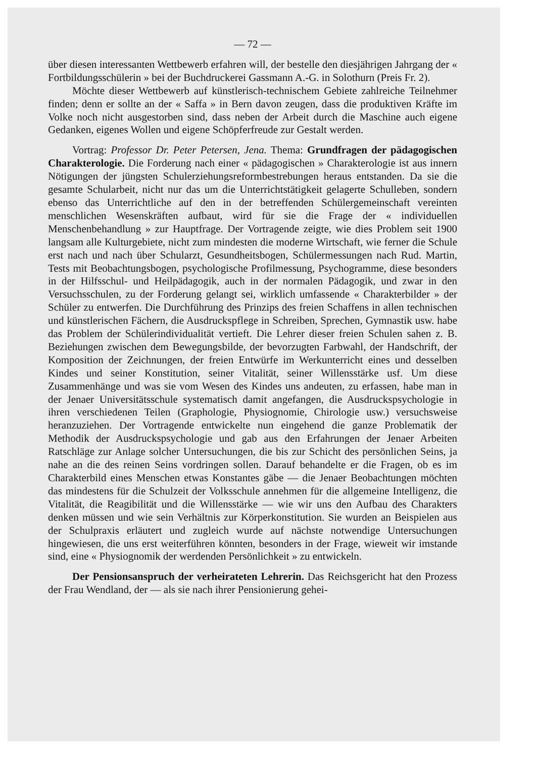— 72 —
über diesen interessanten Wettbewerb erfahren will, der bestelle den diesjährigen Jahrgang der « Fortbildungsschülerin » bei der Buchdruckerei Gassmann A.-G. in Solothurn (Preis Fr. 2).
Möchte dieser Wettbewerb auf künstlerisch-technischem Gebiete zahlreiche Teilnehmer finden; denn er sollte an der « Saffa » in Bern davon zeugen, dass die produktiven Kräfte im Volke noch nicht ausgestorben sind, dass neben der Arbeit durch die Maschine auch eigene Gedanken, eigenes Wollen und eigene Schöpferfreude zur Gestalt werden.
Vortrag: Professor Dr. Peter Petersen, Jena. Thema: Grundfragen der pädagogischen Charakterologie. Die Forderung nach einer « pädagogischen » Charakterologie ist aus innern Nötigungen der jüngsten Schulerziehungsreformbestrebungen heraus entstanden. Da sie die gesamte Schularbeit, nicht nur das um die Unterrichtstätigkeit gelagerte Schulleben, sondern ebenso das Unterrichtliche auf den in der betreffenden Schülergemeinschaft vereinten menschlichen Wesenskräften aufbaut, wird für sie die Frage der « individuellen Menschenbehandlung » zur Hauptfrage. Der Vortragende zeigte, wie dies Problem seit 1900 langsam alle Kulturgebiete, nicht zum mindesten die moderne Wirtschaft, wie ferner die Schule erst nach und nach über Schularzt, Gesundheitsbogen, Schülermessungen nach Rud. Martin, Tests mit Beobachtungsbogen, psychologische Profilmessung, Psychogramme, diese besonders in der Hilfsschul- und Heilpädagogik, auch in der normalen Pädagogik, und zwar in den Versuchsschulen, zu der Forderung gelangt sei, wirklich umfassende « Charakterbilder » der Schüler zu entwerfen. Die Durchführung des Prinzips des freien Schaffens in allen technischen und künstlerischen Fächern, die Ausdruckspflege in Schreiben, Sprechen, Gymnastik usw. habe das Problem der Schülerindividualität vertieft. Die Lehrer dieser freien Schulen sahen z. B. Beziehungen zwischen dem Bewegungsbilde, der bevorzugten Farbwahl, der Handschrift, der Komposition der Zeichnungen, der freien Entwürfe im Werkunterricht eines und desselben Kindes und seiner Konstitution, seiner Vitalität, seiner Willensstärke usf. Um diese Zusammenhänge und was sie vom Wesen des Kindes uns andeuten, zu erfassen, habe man in der Jenaer Universitätsschule systematisch damit angefangen, die Ausdruckspsychologie in ihren verschiedenen Teilen (Graphologie, Physiognomie, Chirologie usw.) versuchsweise heranzuziehen. Der Vortragende entwickelte nun eingehend die ganze Problematik der Methodik der Ausdruckspsychologie und gab aus den Erfahrungen der Jenaer Arbeiten Ratschläge zur Anlage solcher Untersuchungen, die bis zur Schicht des persönlichen Seins, ja nahe an die des reinen Seins vordringen sollen. Darauf behandelte er die Fragen, ob es im Charakterbild eines Menschen etwas Konstantes gäbe — die Jenaer Beobachtungen möchten das mindestens für die Schulzeit der Volksschule annehmen für die allgemeine Intelligenz, die Vitalität, die Reagibilität und die Willensstärke — wie wir uns den Aufbau des Charakters denken müssen und wie sein Verhältnis zur Körperkonstitution. Sie wurden an Beispielen aus der Schulpraxis erläutert und zugleich wurde auf nächste notwendige Untersuchungen hingewiesen, die uns erst weiterführen könnten, besonders in der Frage, wieweit wir imstande sind, eine « Physiognomik der werdenden Persönlichkeit » zu entwickeln.
Der Pensionsanspruch der verheirateten Lehrerin. Das Reichsgericht hat den Prozess der Frau Wendland, der — als sie nach ihrer Pensionierung gehei-